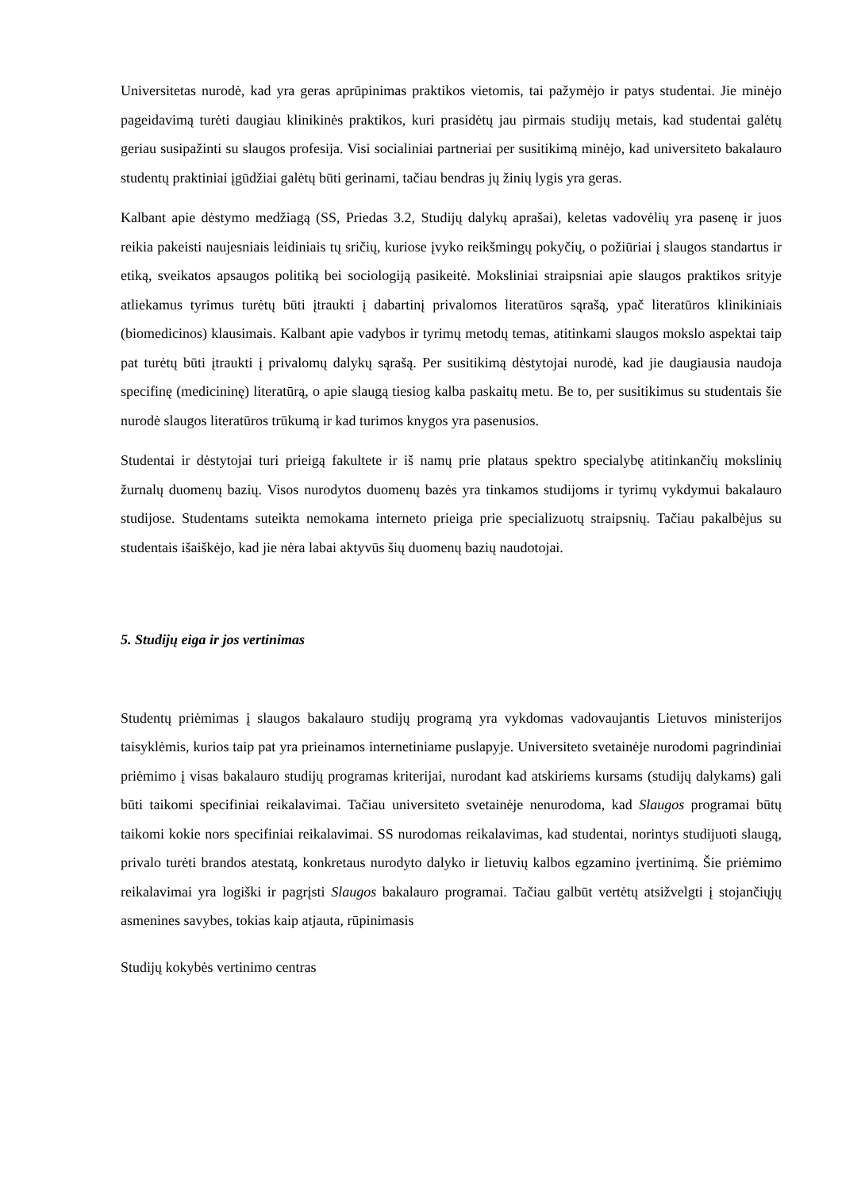Universitetas nurodė, kad yra geras aprūpinimas praktikos vietomis, tai pažymėjo ir patys studentai. Jie minėjo pageidavimą turėti daugiau klinikinės praktikos, kuri prasidėtų jau pirmais studijų metais, kad studentai galėtų geriau susipažinti su slaugos profesija. Visi socialiniai partneriai per susitikimą minėjo, kad universiteto bakalauro studentų praktiniai įgūdžiai galėtų būti gerinami, tačiau bendras jų žinių lygis yra geras.
Kalbant apie dėstymo medžiagą (SS, Priedas 3.2, Studijų dalykų aprašai), keletas vadovėlių yra pasenę ir juos reikia pakeisti naujesniais leidiniais tų sričių, kuriose įvyko reikšmingų pokyčių, o požiūriai į slaugos standartus ir etiką, sveikatos apsaugos politiką bei sociologiją pasikeitė. Moksliniai straipsniai apie slaugos praktikos srityje atliekamus tyrimus turėtų būti įtraukti į dabartinį privalomos literatūros sąrašą, ypač literatūros klinikiniais (biomedicinos) klausimais. Kalbant apie vadybos ir tyrimų metodų temas, atitinkami slaugos mokslo aspektai taip pat turėtų būti įtraukti į privalomų dalykų sąrašą. Per susitikimą dėstytojai nurodė, kad jie daugiausia naudoja specifinę (medicininę) literatūrą, o apie slaugą tiesiog kalba paskaitų metu. Be to, per susitikimus su studentais šie nurodė slaugos literatūros trūkumą ir kad turimos knygos yra pasenusios.
Studentai ir dėstytojai turi prieigą fakultete ir iš namų prie plataus spektro specialybę atitinkančių mokslinių žurnalų duomenų bazių. Visos nurodytos duomenų bazės yra tinkamos studijoms ir tyrimų vykdymui bakalauro studijose. Studentams suteikta nemokama interneto prieiga prie specializuotų straipsnių. Tačiau pakalbėjus su studentais išaiškėjo, kad jie nėra labai aktyvūs šių duomenų bazių naudotojai.
5. Studijų eiga ir jos vertinimas
Studentų priėmimas į slaugos bakalauro studijų programą yra vykdomas vadovaujantis Lietuvos ministerijos taisyklėmis, kurios taip pat yra prieinamos internetiniame puslapyje. Universiteto svetainėje nurodomi pagrindiniai priėmimo į visas bakalauro studijų programas kriterijai, nurodant kad atskiriems kursams (studijų dalykams) gali būti taikomi specifiniai reikalavimai. Tačiau universiteto svetainėje nenurodoma, kad Slaugos programai būtų taikomi kokie nors specifiniai reikalavimai. SS nurodomas reikalavimas, kad studentai, norintys studijuoti slaugą, privalo turėti brandos atestatą, konkretaus nurodyto dalyko ir lietuvių kalbos egzamino įvertinimą. Šie priėmimo reikalavimai yra logiški ir pagrįsti Slaugos bakalauro programai. Tačiau galbūt vertėtų atsižvelgti į stojančiųjų asmenines savybes, tokias kaip atjauta, rūpinimasis
Studijų kokybės vertinimo centras